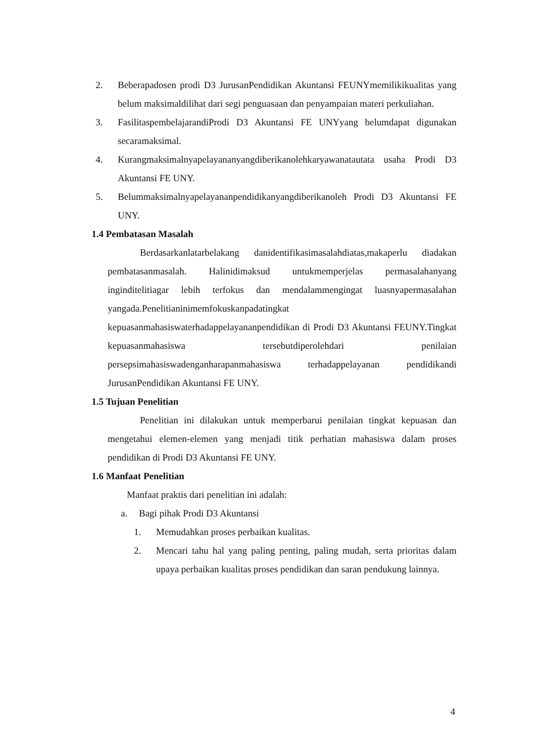2. Beberapadosen prodi D3 JurusanPendidikan Akuntansi FEUNYmemilikikualitas yang belum maksimaldilihat dari segi penguasaan dan penyampaian materi perkuliahan.
3. FasilitaspembelajarandiProdi D3 Akuntansi FE UNYyang belumdapat digunakan secaramaksimal.
4. Kurangmaksimalnyapelayananyangdiberikanolehkaryawanatautata usaha Prodi D3 Akuntansi FE UNY.
5. Belummaksimalnyapelayananpendidikanyangdiberikanoleh Prodi D3 Akuntansi FE UNY.
1.4 Pembatasan Masalah
Berdasarkanlatarbelakang danidentifikasimasalahdiatas,makaperlu diadakan pembatasanmasalah. Halinidimaksud untukmemperjelas permasalahanyang inginditelitiagar lebih terfokus dan mendalammengingat luasnyapermasalahan yangada.Penelitianinimemfokuskanpadatingkat kepuasanmahasiswaterhadappelayananpendidikan di Prodi D3 Akuntansi FEUNY.Tingkat kepuasanmahasiswa tersebutdiperolehdari penilaian persepsimahasiswadenganharapanmahasiswa terhadappelayanan pendidikandi JurusanPendidikan Akuntansi FE UNY.
1.5 Tujuan Penelitian
Penelitian ini dilakukan untuk memperbarui penilaian tingkat kepuasan dan mengetahui elemen-elemen yang menjadi titik perhatian mahasiswa dalam proses pendidikan di Prodi D3 Akuntansi FE UNY.
1.6 Manfaat Penelitian
Manfaat praktis dari penelitian ini adalah:
a. Bagi pihak Prodi D3 Akuntansi
1. Memudahkan proses perbaikan kualitas.
2. Mencari tahu hal yang paling penting, paling mudah, serta prioritas dalam upaya perbaikan kualitas proses pendidikan dan saran pendukung lainnya.
4